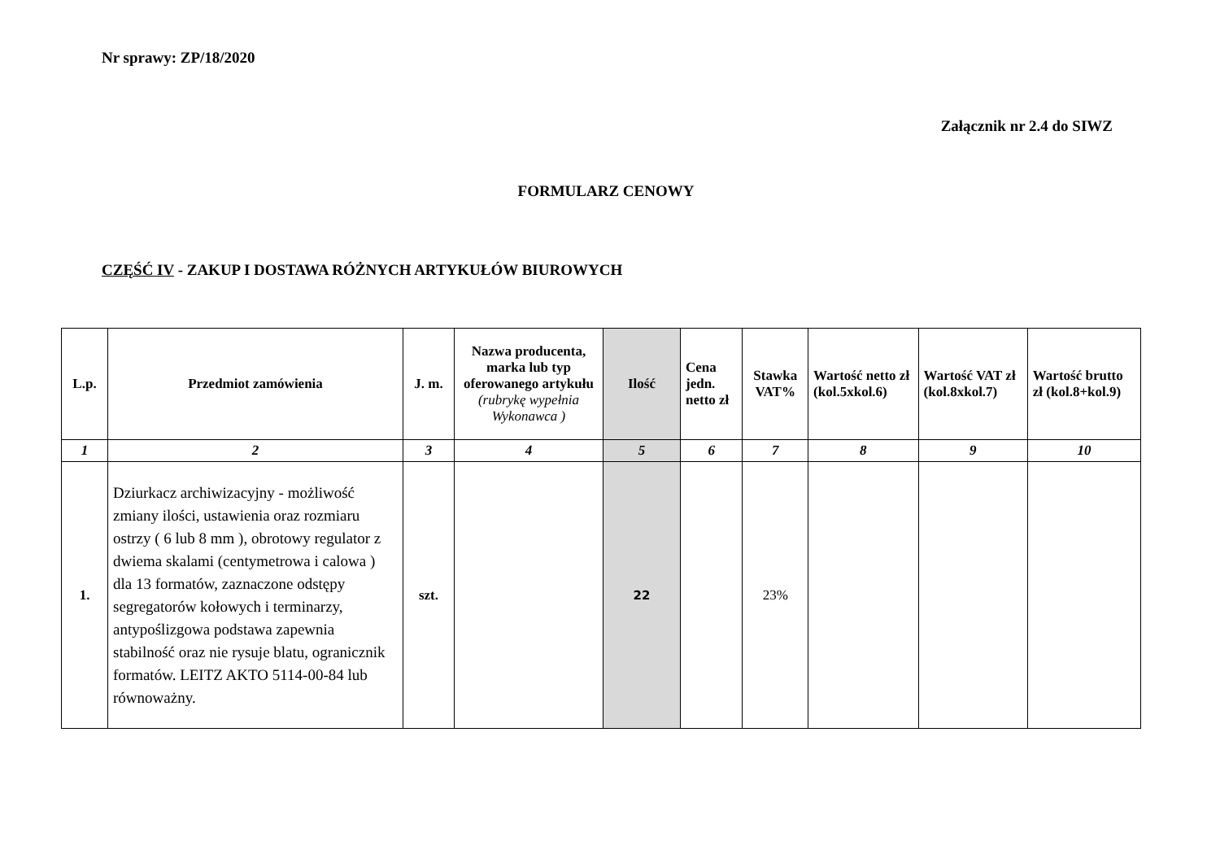Nr sprawy: ZP/18/2020
Załącznik nr 2.4 do SIWZ
FORMULARZ CENOWY
CZĘŚĆ IV - ZAKUP I DOSTAWA RÓŻNYCH ARTYKUŁÓW BIUROWYCH
| L.p. | Przedmiot zamówienia | J. m. | Nazwa producenta, marka lub typ oferowanego artykułu (rubrykę wypełnia Wykonawca ) | Ilość | Cena jedn. netto zł | Stawka VAT% | Wartość netto zł (kol.5xkol.6) | Wartość VAT zł (kol.8xkol.7) | Wartość brutto zł (kol.8+kol.9) |
| --- | --- | --- | --- | --- | --- | --- | --- | --- | --- |
| 1 | 2 | 3 | 4 | 5 | 6 | 7 | 8 | 9 | 10 |
| 1. | Dziurkacz archiwizacyjny - możliwość zmiany ilości, ustawienia oraz rozmiaru ostrzy ( 6 lub 8 mm ), obrotowy regulator z dwiema skalami (centymetrowa i calowa ) dla 13 formatów, zaznaczone odstępy segregatorów kołowych i terminarzy, antypoślizgowa podstawa zapewnia stabilność oraz nie rysuje blatu, ogranicznik formatów. LEITZ AKTO 5114-00-84 lub równoważny. | szt. | | 22 | | 23% | | | |